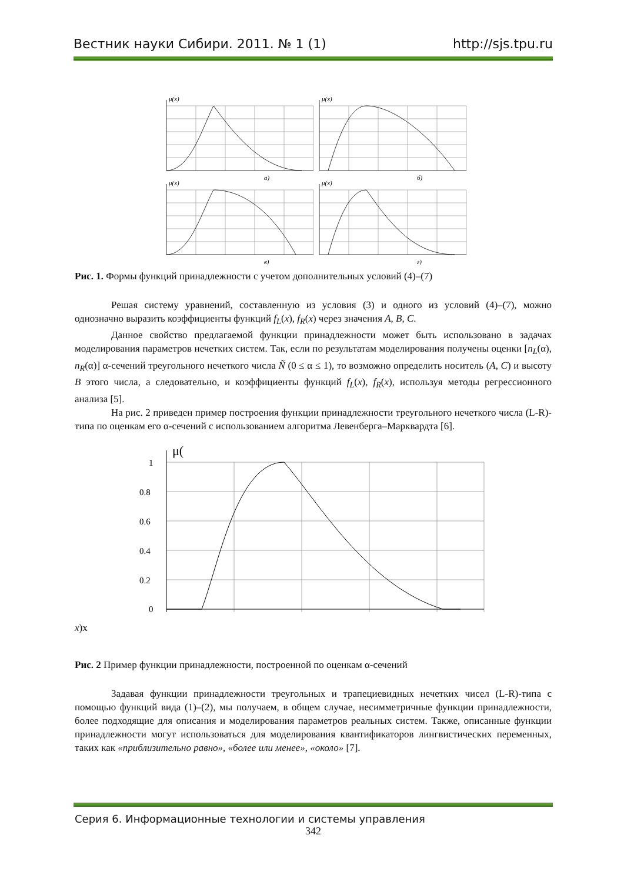Вестник науки Сибири. 2011. № 1 (1) http://sjs.tpu.ru
а)
б)
в)
г)
μ(x)
μ(x)
μ(x)
μ(x)
Рис. 1. Формы функций принадлежности с учетом дополнительных условий (4)–(7)
Решая систему уравнений, составленную из условия (3) и одного из условий (4)–(7), можно однозначно выразить коэффициенты функций f<sub>L</sub>(x), f<sub>R</sub>(x) через значения A, B, C.
Данное свойство предлагаемой функции принадлежности может быть использовано в задачах моделирования параметров нечетких систем. Так, если по результатам моделирования получены оценки [n<sub>L</sub>(α), n<sub>R</sub>(α)] α-сечений треугольного нечеткого числа Ñ (0 ≤ α ≤ 1), то возможно определить носитель (A, C) и высоту B этого числа, а следовательно, и коэффициенты функций f<sub>L</sub>(x), f<sub>R</sub>(x), используя методы регрессионного анализа [5].
На рис. 2 приведен пример построения функции принадлежности треугольного нечеткого числа (L-R)-типа по оценкам его α-сечений с использованием алгоритма Левенберга–Марквардта [6].
1
0.8
0.6
0.4
0.2
0
μ(x)
x
Рис. 2 Пример функции принадлежности, построенной по оценкам α-сечений
Задавая функции принадлежности треугольных и трапециевидных нечетких чисел (L-R)-типа с помощью функций вида (1)–(2), мы получаем, в общем случае, несимметричные функции принадлежности, более подходящие для описания и моделирования параметров реальных систем. Также, описанные функции принадлежности могут использоваться для моделирования квантификаторов лингвистических переменных, таких как «приблизительно равно», «более или менее», «около» [7].
Серия 6. Информационные технологии и системы управления
342